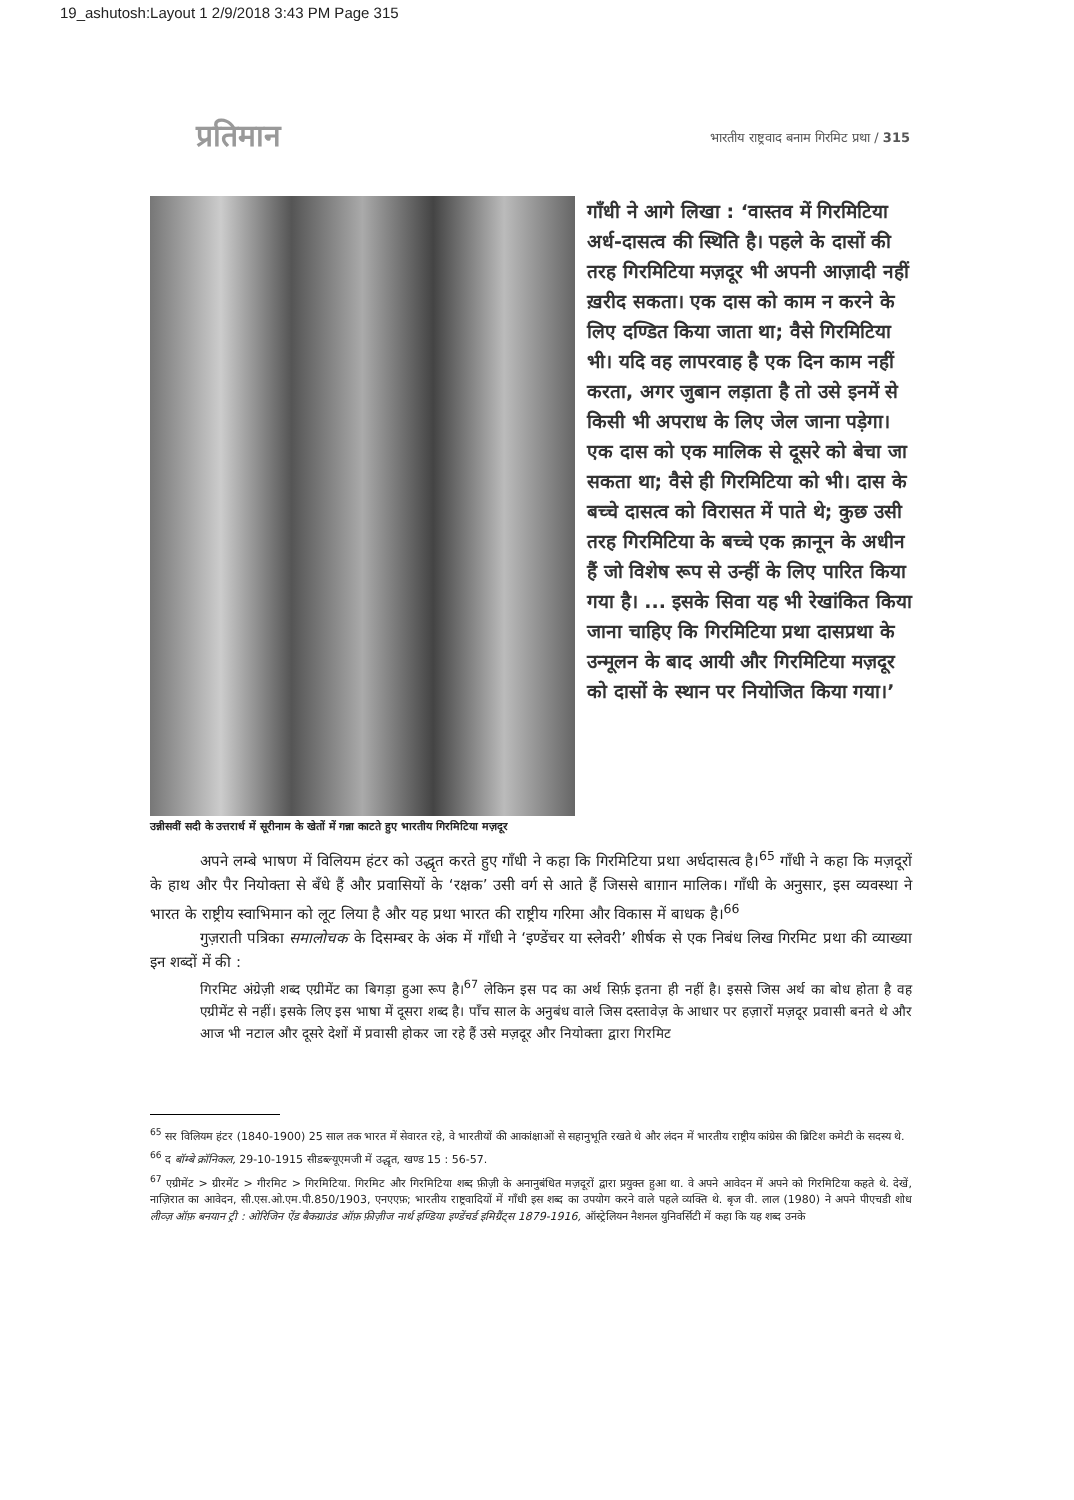19_ashutosh:Layout 1 2/9/2018 3:43 PM Page 315
प्रतिमान भारतीय राष्ट्रवाद बनाम गिरमिट प्रथा / 315
गाँधी ने आगे लिखा : ‘वास्तव में गिरमिटिया अर्ध-दासत्व की स्थिति है। पहले के दासों की तरह गिरमिटिया मज़दूर भी अपनी आज़ादी नहीं ख़रीद सकता। एक दास को काम न करने के लिए दण्डित किया जाता था; वैसे गिरमिटिया भी। यदि वह लापरवाह है एक दिन काम नहीं करता, अगर जुबान लड़ाता है तो उसे इनमें से किसी भी अपराध के लिए जेल जाना पड़ेगा। एक दास को एक मालिक से दूसरे को बेचा जा सकता था; वैसे ही गिरमिटिया को भी। दास के बच्चे दासत्व को विरासत में पाते थे; कुछ उसी तरह गिरमिटिया के बच्चे एक क़ानून के अधीन हैं जो विशेष रूप से उन्हीं के लिए पारित किया गया है। ... इसके सिवा यह भी रेखांकित किया जाना चाहिए कि गिरमिटिया प्रथा दासप्रथा के उन्मूलन के बाद आयी और गिरमिटिया मज़दूर को दासों के स्थान पर नियोजित किया गया।’
उन्नीसवीं सदी के उत्तरार्ध में सूरीनाम के खेतों में गन्ना काटते हुए भारतीय गिरमिटिया मज़दूर
अपने लम्बे भाषण में विलियम हंटर को उद्धृत करते हुए गाँधी ने कहा कि गिरमिटिया प्रथा अर्धदासत्व है।<sup>65</sup> गाँधी ने कहा कि मज़दूरों के हाथ और पैर नियोक्ता से बँधे हैं और प्रवासियों के ‘रक्षक’ उसी वर्ग से आते हैं जिससे बाग़ान मालिक। गाँधी के अनुसार, इस व्यवस्था ने भारत के राष्ट्रीय स्वाभिमान को लूट लिया है और यह प्रथा भारत की राष्ट्रीय गरिमा और विकास में बाधक है।<sup>66</sup>
गुज़राती पत्रिका समालोचक के दिसम्बर के अंक में गाँधी ने ‘इण्डेंचर या स्लेवरी’ शीर्षक से एक निबंध लिख गिरमिट प्रथा की व्याख्या इन शब्दों में की :
गिरमिट अंग्रेज़ी शब्द एग्रीमेंट का बिगड़ा हुआ रूप है।<sup>67</sup> लेकिन इस पद का अर्थ सिर्फ़ इतना ही नहीं है। इससे जिस अर्थ का बोध होता है वह एग्रीमेंट से नहीं। इसके लिए इस भाषा में दूसरा शब्द है। पाँच साल के अनुबंध वाले जिस दस्तावेज़ के आधार पर हज़ारों मज़दूर प्रवासी बनते थे और आज भी नटाल और दूसरे देशों में प्रवासी होकर जा रहे हैं उसे मज़दूर और नियोक्ता द्वारा गिरमिट
<sup>65</sup> सर विलियम हंटर (1840-1900) 25 साल तक भारत में सेवारत रहे, वे भारतीयों की आकांक्षाओं से सहानुभूति रखते थे और लंदन में भारतीय राष्ट्रीय कांग्रेस की ब्रिटिश कमेटी के सदस्य थे.
<sup>66</sup> द बॉम्बे क्रॉनिकल, 29-10-1915 सीडब्ल्यूएमजी में उद्धृत, खण्ड 15 : 56-57.
<sup>67</sup> एग्रीमेंट > ग्रीरमेंट > गीरमिट > गिरमिटिया. गिरमिट और गिरमिटिया शब्द फ़ीज़ी के अनानुबंधित मज़दूरों द्वारा प्रयुक्त हुआ था. वे अपने आवेदन में अपने को गिरमिटिया कहते थे. देखें, नाज़िरात का आवेदन, सी.एस.ओ.एम.पी.850/1903, एनएएफ़; भारतीय राष्ट्रवादियों में गाँधी इस शब्द का उपयोग करने वाले पहले व्यक्ति थे. बृज वी. लाल (1980) ने अपने पीएचडी शोध लीव्ज़ ऑफ़ बनयान ट्री : ओरिजिन ऐंड बैकग्राउंड ऑफ़ फ़ीज़ीज नार्थ इण्डिया इण्डेंचर्ड इमिग्रैंट्स 1879-1916, ऑस्ट्रेलियन नैशनल युनिवर्सिटी में कहा कि यह शब्द उनके